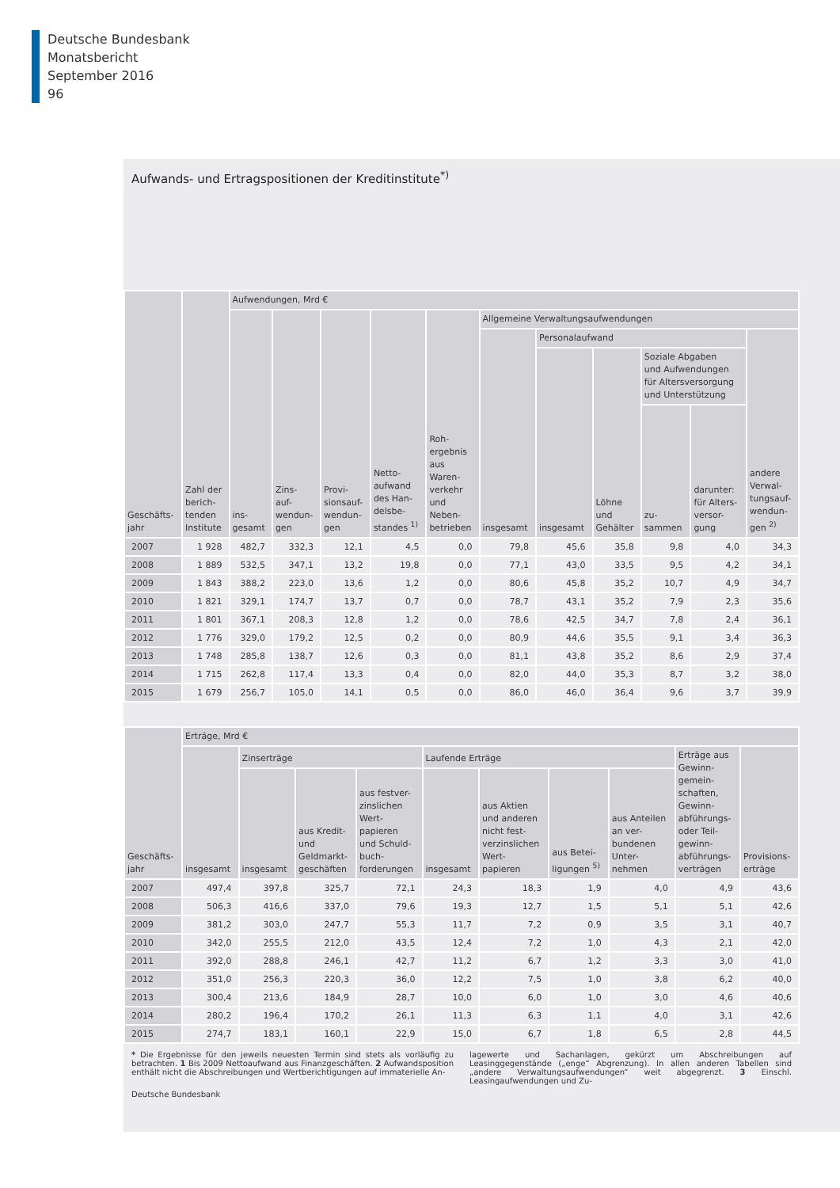Deutsche Bundesbank
Monatsbericht
September 2016
96
Aufwands- und Ertragspositionen der Kreditinstitute<sup>*)</sup>
| Geschäfts- jahr | Zahl der berich- tenden Institute | Aufwendungen, Mrd € | | | | | | | | | | |
| --- | --- | --- | --- | --- | --- | --- | --- | --- | --- | --- | --- | --- |
| | | ins- gesamt | Zins- auf- wendun- gen | Provi- sionsauf- wendun- gen | Netto- aufwand des Han- delsbe- standes <sup>1)</sup> | Roh- ergebnis aus Waren- verkehr und Neben- betrieben | Allgemeine Verwaltungsaufwendungen | | | | | |
| | | | | | | | insgesamt | Personalaufwand | | | | andere Verwal- tungsauf- wendun- gen <sup>2)</sup> |
| | | | | | | | | insgesamt | Löhne und Gehälter | Soziale Abgaben und Aufwendungen für Altersversorgung und Unterstützung | | |
| | | | | | | | | | | zu- sammen | darunter: für Alters- versor- gung | |
| 2007 | 1 928 | 482,7 | 332,3 | 12,1 | 4,5 | 0,0 | 79,8 | 45,6 | 35,8 | 9,8 | 4,0 | 34,3 |
| 2008 | 1 889 | 532,5 | 347,1 | 13,2 | 19,8 | 0,0 | 77,1 | 43,0 | 33,5 | 9,5 | 4,2 | 34,1 |
| 2009 | 1 843 | 388,2 | 223,0 | 13,6 | 1,2 | 0,0 | 80,6 | 45,8 | 35,2 | 10,7 | 4,9 | 34,7 |
| 2010 | 1 821 | 329,1 | 174,7 | 13,7 | 0,7 | 0,0 | 78,7 | 43,1 | 35,2 | 7,9 | 2,3 | 35,6 |
| 2011 | 1 801 | 367,1 | 208,3 | 12,8 | 1,2 | 0,0 | 78,6 | 42,5 | 34,7 | 7,8 | 2,4 | 36,1 |
| 2012 | 1 776 | 329,0 | 179,2 | 12,5 | 0,2 | 0,0 | 80,9 | 44,6 | 35,5 | 9,1 | 3,4 | 36,3 |
| 2013 | 1 748 | 285,8 | 138,7 | 12,6 | 0,3 | 0,0 | 81,1 | 43,8 | 35,2 | 8,6 | 2,9 | 37,4 |
| 2014 | 1 715 | 262,8 | 117,4 | 13,3 | 0,4 | 0,0 | 82,0 | 44,0 | 35,3 | 8,7 | 3,2 | 38,0 |
| 2015 | 1 679 | 256,7 | 105,0 | 14,1 | 0,5 | 0,0 | 86,0 | 46,0 | 36,4 | 9,6 | 3,7 | 39,9 |
| Geschäfts- jahr | Erträge, Mrd € | | | | | | | | | |
| --- | --- | --- | --- | --- | --- | --- | --- | --- | --- | --- |
| | insgesamt | Zinserträge | | | Laufende Erträge | | | | Erträge aus Gewinn- gemein- schaften, Gewinn- abführungs- oder Teil- gewinn- abführungs- verträgen | Provisions- erträge |
| | | insgesamt | aus Kredit- und Geldmarkt- geschäften | aus festver- zinslichen Wert- papieren und Schuld- buch- forderungen | insgesamt | aus Aktien und anderen nicht fest- verzinslichen Wert- papieren | aus Betei- ligungen <sup>5)</sup> | aus Anteilen an ver- bundenen Unter- nehmen | | |
| 2007 | 497,4 | 397,8 | 325,7 | 72,1 | 24,3 | 18,3 | 1,9 | 4,0 | 4,9 | 43,6 |
| 2008 | 506,3 | 416,6 | 337,0 | 79,6 | 19,3 | 12,7 | 1,5 | 5,1 | 5,1 | 42,6 |
| 2009 | 381,2 | 303,0 | 247,7 | 55,3 | 11,7 | 7,2 | 0,9 | 3,5 | 3,1 | 40,7 |
| 2010 | 342,0 | 255,5 | 212,0 | 43,5 | 12,4 | 7,2 | 1,0 | 4,3 | 2,1 | 42,0 |
| 2011 | 392,0 | 288,8 | 246,1 | 42,7 | 11,2 | 6,7 | 1,2 | 3,3 | 3,0 | 41,0 |
| 2012 | 351,0 | 256,3 | 220,3 | 36,0 | 12,2 | 7,5 | 1,0 | 3,8 | 6,2 | 40,0 |
| 2013 | 300,4 | 213,6 | 184,9 | 28,7 | 10,0 | 6,0 | 1,0 | 3,0 | 4,6 | 40,6 |
| 2014 | 280,2 | 196,4 | 170,2 | 26,1 | 11,3 | 6,3 | 1,1 | 4,0 | 3,1 | 42,6 |
| 2015 | 274,7 | 183,1 | 160,1 | 22,9 | 15,0 | 6,7 | 1,8 | 6,5 | 2,8 | 44,5 |
* Die Ergebnisse für den jeweils neuesten Termin sind stets als vorläufig zu betrachten. 1 Bis 2009 Nettoaufwand aus Finanzgeschäften. 2 Aufwandsposition enthält nicht die Abschreibungen und Wertberichtigungen auf immaterielle An-
lagewerte und Sachanlagen, gekürzt um Abschreibungen auf Leasinggegenstände („enge“ Abgrenzung). In allen anderen Tabellen sind „andere Verwaltungsaufwendungen“ weit abgegrenzt. 3 Einschl. Leasingaufwendungen und Zu-
Deutsche Bundesbank